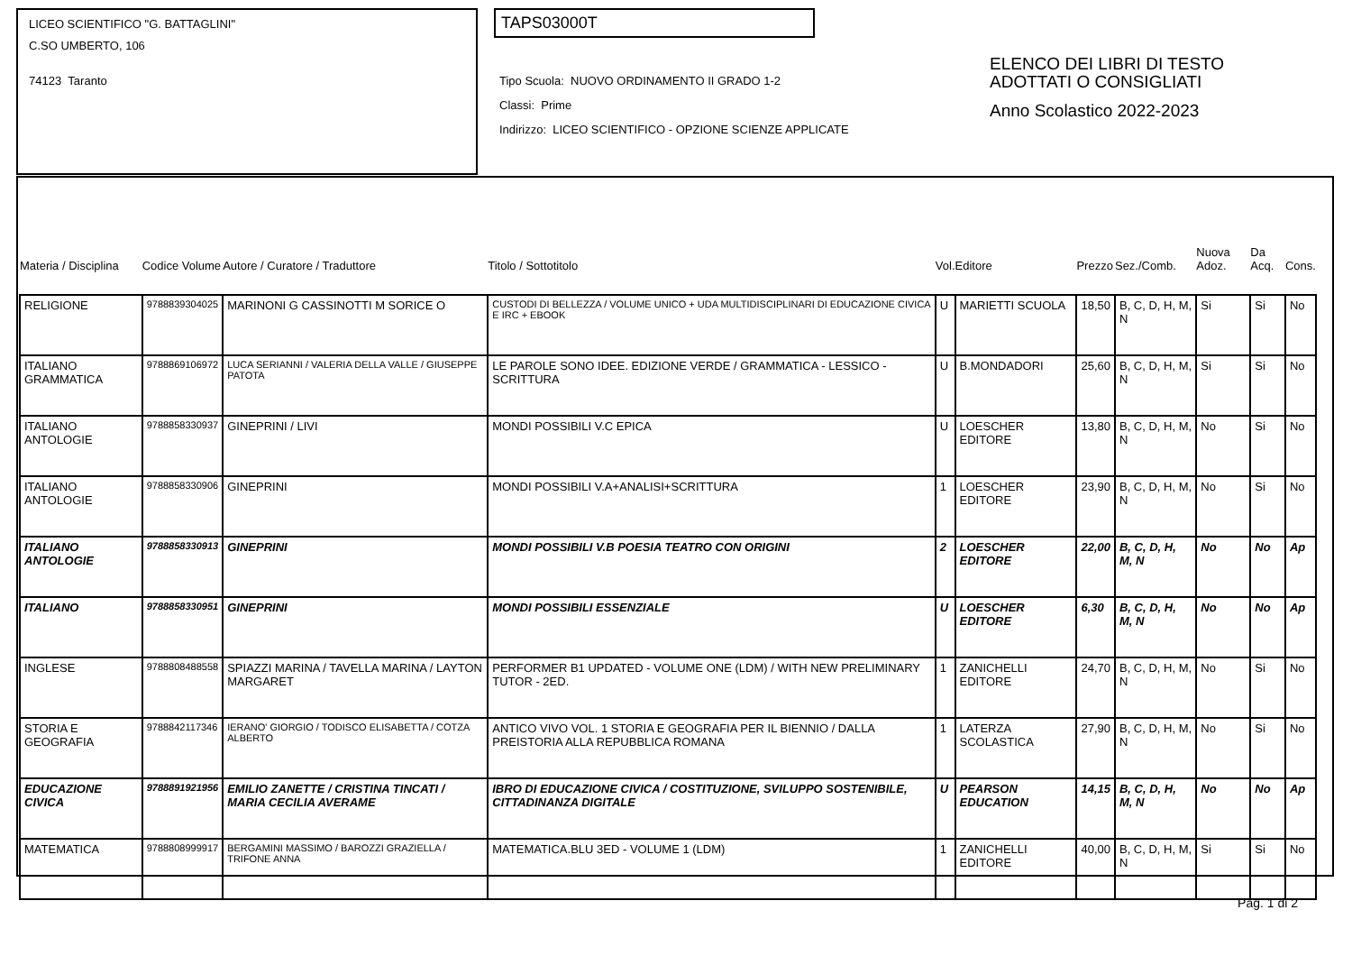LICEO SCIENTIFICO "G. BATTAGLINI"
C.SO UMBERTO, 106
74123 Taranto
TAPS03000T
Tipo Scuola: NUOVO ORDINAMENTO II GRADO 1-2
Classi: Prime
Indirizzo: LICEO SCIENTIFICO - OPZIONE SCIENZE APPLICATE
ELENCO DEI LIBRI DI TESTO
ADOTTATI O CONSIGLIATI
Anno Scolastico 2022-2023
| Materia / Disciplina | Codice Volume | Autore / Curatore / Traduttore | Titolo / Sottotitolo | Vol. | Editore | Prezzo | Sez./Comb. | Nuova Adoz. | Da Acq. | Cons. |
| --- | --- | --- | --- | --- | --- | --- | --- | --- | --- | --- |
| RELIGIONE | 9788839304025 | MARINONI G CASSINOTTI M SORICE O | CUSTODI DI BELLEZZA / VOLUME UNICO + UDA MULTIDISCIPLINARI DI EDUCAZIONE CIVICA E IRC + EBOOK | U | MARIETTI SCUOLA | 18,50 | B, C, D, H, M, N | Si | Si | No |
| ITALIANO GRAMMATICA | 9788869106972 | LUCA SERIANNI / VALERIA DELLA VALLE / GIUSEPPE PATOTA | LE PAROLE SONO IDEE. EDIZIONE VERDE / GRAMMATICA - LESSICO - SCRITTURA | U | B.MONDADORI | 25,60 | B, C, D, H, M, N | Si | Si | No |
| ITALIANO ANTOLOGIE | 9788858330937 | GINEPRINI / LIVI | MONDI POSSIBILI V.C EPICA | U | LOESCHER EDITORE | 13,80 | B, C, D, H, M, N | No | Si | No |
| ITALIANO ANTOLOGIE | 9788858330906 | GINEPRINI | MONDI POSSIBILI V.A+ANALISI+SCRITTURA | 1 | LOESCHER EDITORE | 23,90 | B, C, D, H, M, N | No | Si | No |
| ITALIANO ANTOLOGIE | 9788858330913 | GINEPRINI | MONDI POSSIBILI V.B POESIA TEATRO CON ORIGINI | 2 | LOESCHER EDITORE | 22,00 | B, C, D, H, M, N | No | No | Ap |
| ITALIANO | 9788858330951 | GINEPRINI | MONDI POSSIBILI ESSENZIALE | U | LOESCHER EDITORE | 6,30 | B, C, D, H, M, N | No | No | Ap |
| INGLESE | 9788808488558 | SPIAZZI MARINA / TAVELLA MARINA / LAYTON MARGARET | PERFORMER B1 UPDATED - VOLUME ONE (LDM) / WITH NEW PRELIMINARY TUTOR - 2ED. | 1 | ZANICHELLI EDITORE | 24,70 | B, C, D, H, M, N | No | Si | No |
| STORIA E GEOGRAFIA | 9788842117346 | IERANO' GIORGIO / TODISCO ELISABETTA / COTZA ALBERTO | ANTICO VIVO VOL. 1 STORIA E GEOGRAFIA PER IL BIENNIO / DALLA PREISTORIA ALLA REPUBBLICA ROMANA | 1 | LATERZA SCOLASTICA | 27,90 | B, C, D, H, M, N | No | Si | No |
| EDUCAZIONE CIVICA | 9788891921956 | EMILIO ZANETTE / CRISTINA TINCATI / MARIA CECILIA AVERAME | IBRO DI EDUCAZIONE CIVICA / COSTITUZIONE, SVILUPPO SOSTENIBILE, CITTADINANZA DIGITALE | U | PEARSON EDUCATION | 14,15 | B, C, D, H, M, N | No | No | Ap |
| MATEMATICA | 9788808999917 | BERGAMINI MASSIMO / BAROZZI GRAZIELLA / TRIFONE ANNA | MATEMATICA.BLU 3ED - VOLUME 1 (LDM) | 1 | ZANICHELLI EDITORE | 40,00 | B, C, D, H, M, N | Si | Si | No |
Pag. 1 di 2